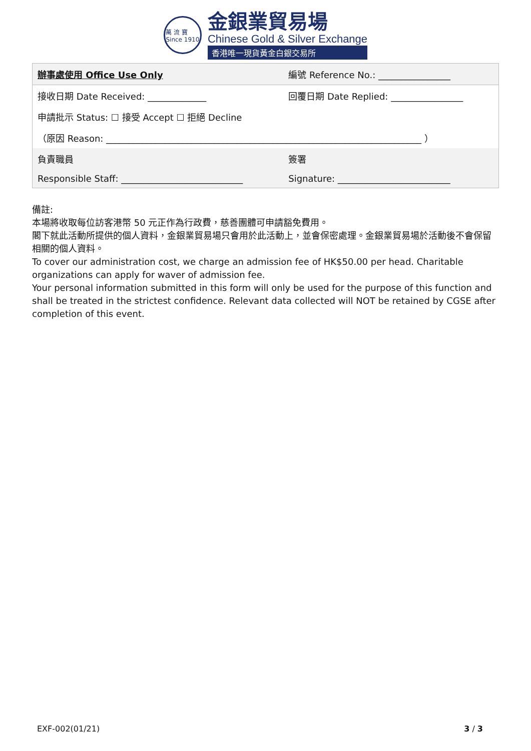萬 流 寶
Since 1910
金銀業貿易場
Chinese Gold & Silver Exchange
香港唯一現貨黃金白銀交易所
| 辦事處使用 Office Use Only | 編號 Reference No.: ________________ |
| 接收日期 Date Received: _____________ | 回覆日期 Date Replied: ________________ |
| 申請批示 Status: ☐ 接受 Accept ☐ 拒絕 Decline | |
| （原因 Reason: ______________________________________________________________________ ） | |
| 負責職員 | 簽署 |
| Responsible Staff: ___________________________ | Signature: _________________________ |
備註:
本場將收取每位訪客港幣 50 元正作為行政費，慈善團體可申請豁免費用。
閣下就此活動所提供的個人資料，金銀業貿易場只會用於此活動上，並會保密處理。金銀業貿易場於活動後不會保留相關的個人資料。
To cover our administration cost, we charge an admission fee of HK$50.00 per head. Charitable organizations can apply for waver of admission fee.
Your personal information submitted in this form will only be used for the purpose of this function and shall be treated in the strictest confidence. Relevant data collected will NOT be retained by CGSE after completion of this event.
EXF-002(01/21) 3 / 3